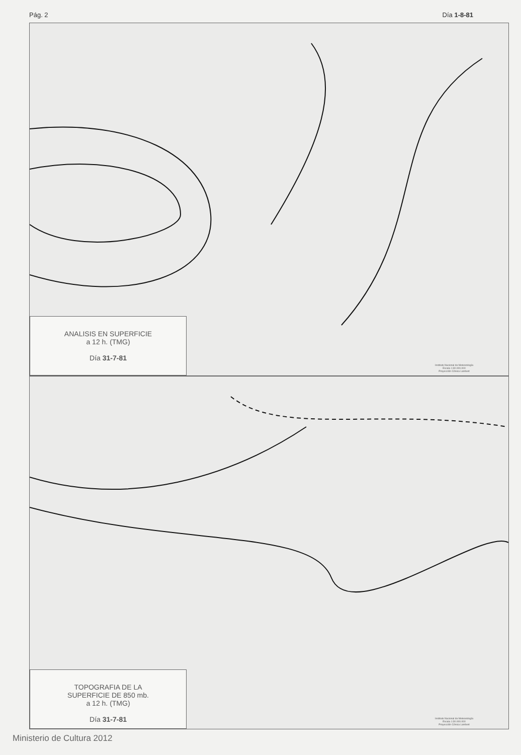Pág. 2 Día 1-8-81
ANALISIS EN SUPERFICIE
a 12 h. (TMG)
Día 31-7-81
Instituto Nacional de Meteorología
Escala 1:30.000.000
Proyección Cónica Lambert
TOPOGRAFIA DE LA
SUPERFICIE DE 850 mb.
a 12 h. (TMG)
Día 31-7-81
Instituto Nacional de Meteorología
Escala 1:30.000.000
Proyección Cónica Lambert
Ministerio de Cultura 2012